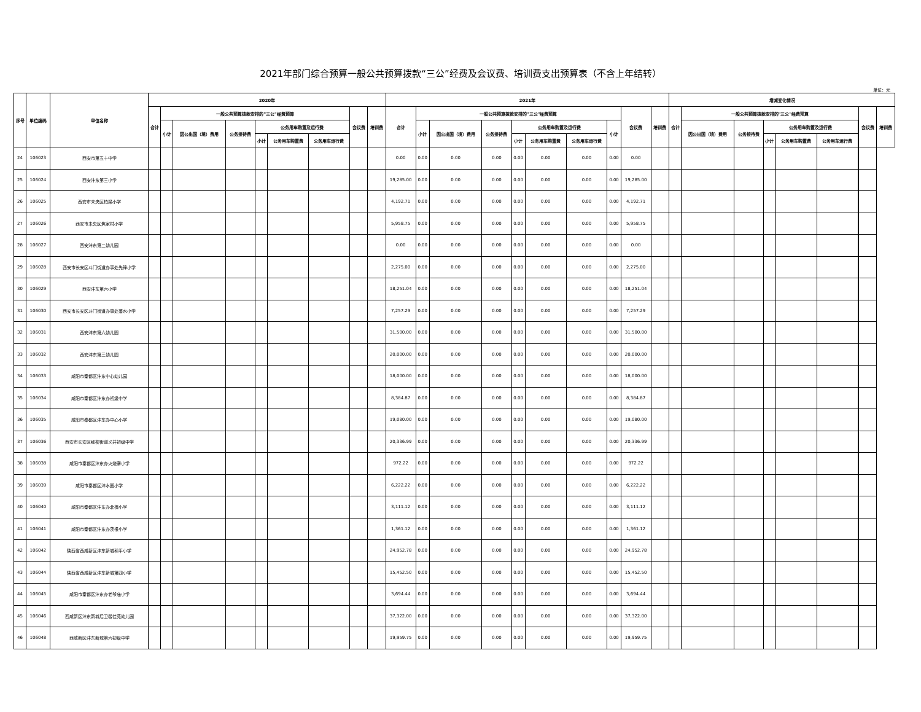2021年部门综合预算一般公共预算拨款“三公”经费及会议费、培训费支出预算表（不含上年结转）
单位：元
| 序号 | 单位编码 | 单位名称 | 2020年 | | | | | | | | | 2021年 | | | | | | | | | | 增减变化情况 | | | | | | | | |
| --- | --- | --- | --- | --- | --- | --- | --- | --- | --- | --- | --- | --- | --- | --- | --- | --- | --- | --- | --- | --- | --- | --- | --- | --- | --- | --- | --- | --- | --- | --- |
| | | | 合计 | 一般公共预算拨款安排的"三公"经费预算 | | | | | | 会议费 | 培训费 | 合计 | 一般公共预算拨款安排的"三公"经费预算 | | | | | | | 会议费 | 培训费 | 合计 | 一般公共预算拨款安排的"三公"经费预算 | | | | | | 会议费 | 培训费 |
| | | | | 小计 | 因公出国（境）费用 | 公务接待费 | 公务用车购置及运行费 | | | | | | 小计 | 因公出国（境）费用 | 公务接待费 | 公务用车购置及运行费 | | | | | | | 小计 | 因公出国（境）费用 | 公务接待费 | 公务用车购置及运行费 | | | | |
| | | | | | | | 小计 | 公务用车购置费 | 公务用车运行费 | | | | | | | 小计 | 公务用车购置费 | 公务用车运行费 | | | | | | | | 小计 | 公务用车购置费 | 公务用车运行费 | | |
| 24 | 106023 | 西安市第五十中学 | | | | | | | | | | 0.00 | 0.00 | 0.00 | 0.00 | 0.00 | 0.00 | 0.00 | 0.00 | 0.00 | | | | | | | | | | |
| 25 | 106024 | 西安沣东第三小学 | | | | | | | | | | 19,285.00 | 0.00 | 0.00 | 0.00 | 0.00 | 0.00 | 0.00 | 0.00 | 19,285.00 | | | | | | | | | | |
| 26 | 106025 | 西安市未央区柏梁小学 | | | | | | | | | | 4,192.71 | 0.00 | 0.00 | 0.00 | 0.00 | 0.00 | 0.00 | 0.00 | 4,192.71 | | | | | | | | | | |
| 27 | 106026 | 西安市未央区焦家村小学 | | | | | | | | | | 5,958.75 | 0.00 | 0.00 | 0.00 | 0.00 | 0.00 | 0.00 | 0.00 | 5,958.75 | | | | | | | | | | |
| 28 | 106027 | 西安沣东第二幼儿园 | | | | | | | | | | 0.00 | 0.00 | 0.00 | 0.00 | 0.00 | 0.00 | 0.00 | 0.00 | 0.00 | | | | | | | | | | |
| 29 | 106028 | 西安市长安区斗门街道办事处先锋小学 | | | | | | | | | | 2,275.00 | 0.00 | 0.00 | 0.00 | 0.00 | 0.00 | 0.00 | 0.00 | 2,275.00 | | | | | | | | | | |
| 30 | 106029 | 西安沣东第六小学 | | | | | | | | | | 18,251.04 | 0.00 | 0.00 | 0.00 | 0.00 | 0.00 | 0.00 | 0.00 | 18,251.04 | | | | | | | | | | |
| 31 | 106030 | 西安市长安区斗门街道办事处落水小学 | | | | | | | | | | 7,257.29 | 0.00 | 0.00 | 0.00 | 0.00 | 0.00 | 0.00 | 0.00 | 7,257.29 | | | | | | | | | | |
| 32 | 106031 | 西安沣东第六幼儿园 | | | | | | | | | | 31,500.00 | 0.00 | 0.00 | 0.00 | 0.00 | 0.00 | 0.00 | 0.00 | 31,500.00 | | | | | | | | | | |
| 33 | 106032 | 西安沣东第三幼儿园 | | | | | | | | | | 20,000.00 | 0.00 | 0.00 | 0.00 | 0.00 | 0.00 | 0.00 | 0.00 | 20,000.00 | | | | | | | | | | |
| 34 | 106033 | 咸阳市秦都区沣东中心幼儿园 | | | | | | | | | | 18,000.00 | 0.00 | 0.00 | 0.00 | 0.00 | 0.00 | 0.00 | 0.00 | 18,000.00 | | | | | | | | | | |
| 35 | 106034 | 咸阳市秦都区沣东办初级中学 | | | | | | | | | | 8,384.87 | 0.00 | 0.00 | 0.00 | 0.00 | 0.00 | 0.00 | 0.00 | 8,384.87 | | | | | | | | | | |
| 36 | 106035 | 咸阳市秦都区沣东办中心小学 | | | | | | | | | | 19,080.00 | 0.00 | 0.00 | 0.00 | 0.00 | 0.00 | 0.00 | 0.00 | 19,080.00 | | | | | | | | | | |
| 37 | 106036 | 西安市长安区细柳街道义井初级中学 | | | | | | | | | | 20,336.99 | 0.00 | 0.00 | 0.00 | 0.00 | 0.00 | 0.00 | 0.00 | 20,336.99 | | | | | | | | | | |
| 38 | 106038 | 咸阳市秦都区沣东办火烧寨小学 | | | | | | | | | | 972.22 | 0.00 | 0.00 | 0.00 | 0.00 | 0.00 | 0.00 | 0.00 | 972.22 | | | | | | | | | | |
| 39 | 106039 | 咸阳市秦都区沣水园小学 | | | | | | | | | | 6,222.22 | 0.00 | 0.00 | 0.00 | 0.00 | 0.00 | 0.00 | 0.00 | 6,222.22 | | | | | | | | | | |
| 40 | 106040 | 咸阳市秦都区沣东办北槐小学 | | | | | | | | | | 3,111.12 | 0.00 | 0.00 | 0.00 | 0.00 | 0.00 | 0.00 | 0.00 | 3,111.12 | | | | | | | | | | |
| 41 | 106041 | 咸阳市秦都区沣东办茨根小学 | | | | | | | | | | 1,361.12 | 0.00 | 0.00 | 0.00 | 0.00 | 0.00 | 0.00 | 0.00 | 1,361.12 | | | | | | | | | | |
| 42 | 106042 | 陕西省西咸新区沣东新城和平小学 | | | | | | | | | | 24,952.78 | 0.00 | 0.00 | 0.00 | 0.00 | 0.00 | 0.00 | 0.00 | 24,952.78 | | | | | | | | | | |
| 43 | 106044 | 陕西省西咸新区沣东新城第四小学 | | | | | | | | | | 15,452.50 | 0.00 | 0.00 | 0.00 | 0.00 | 0.00 | 0.00 | 0.00 | 15,452.50 | | | | | | | | | | |
| 44 | 106045 | 咸阳市秦都区沣东办老爷庙小学 | | | | | | | | | | 3,694.44 | 0.00 | 0.00 | 0.00 | 0.00 | 0.00 | 0.00 | 0.00 | 3,694.44 | | | | | | | | | | |
| 45 | 106046 | 西咸新区沣东新城后卫馨佳苑幼儿园 | | | | | | | | | | 37,322.00 | 0.00 | 0.00 | 0.00 | 0.00 | 0.00 | 0.00 | 0.00 | 37,322.00 | | | | | | | | | | |
| 46 | 106048 | 西咸新区沣东新城第六初级中学 | | | | | | | | | | 19,959.75 | 0.00 | 0.00 | 0.00 | 0.00 | 0.00 | 0.00 | 0.00 | 19,959.75 | | | | | | | | | | |